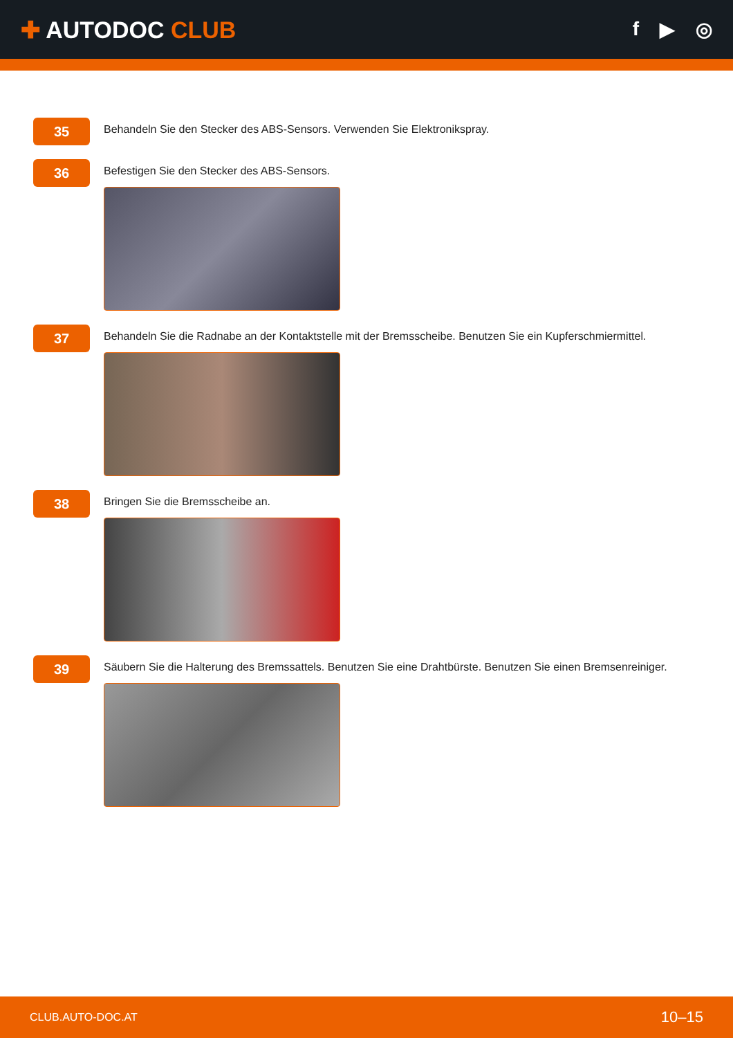✚ AUTODOC CLUB
f ▶ ◎
35
Behandeln Sie den Stecker des ABS-Sensors. Verwenden Sie Elektronikspray.
36
Befestigen Sie den Stecker des ABS-Sensors.
37
Behandeln Sie die Radnabe an der Kontaktstelle mit der Bremsscheibe. Benutzen Sie ein Kupferschmiermittel.
38
Bringen Sie die Bremsscheibe an.
39
Säubern Sie die Halterung des Bremssattels. Benutzen Sie eine Drahtbürste. Benutzen Sie einen Bremsenreiniger.
CLUB.AUTO-DOC.AT 10–15